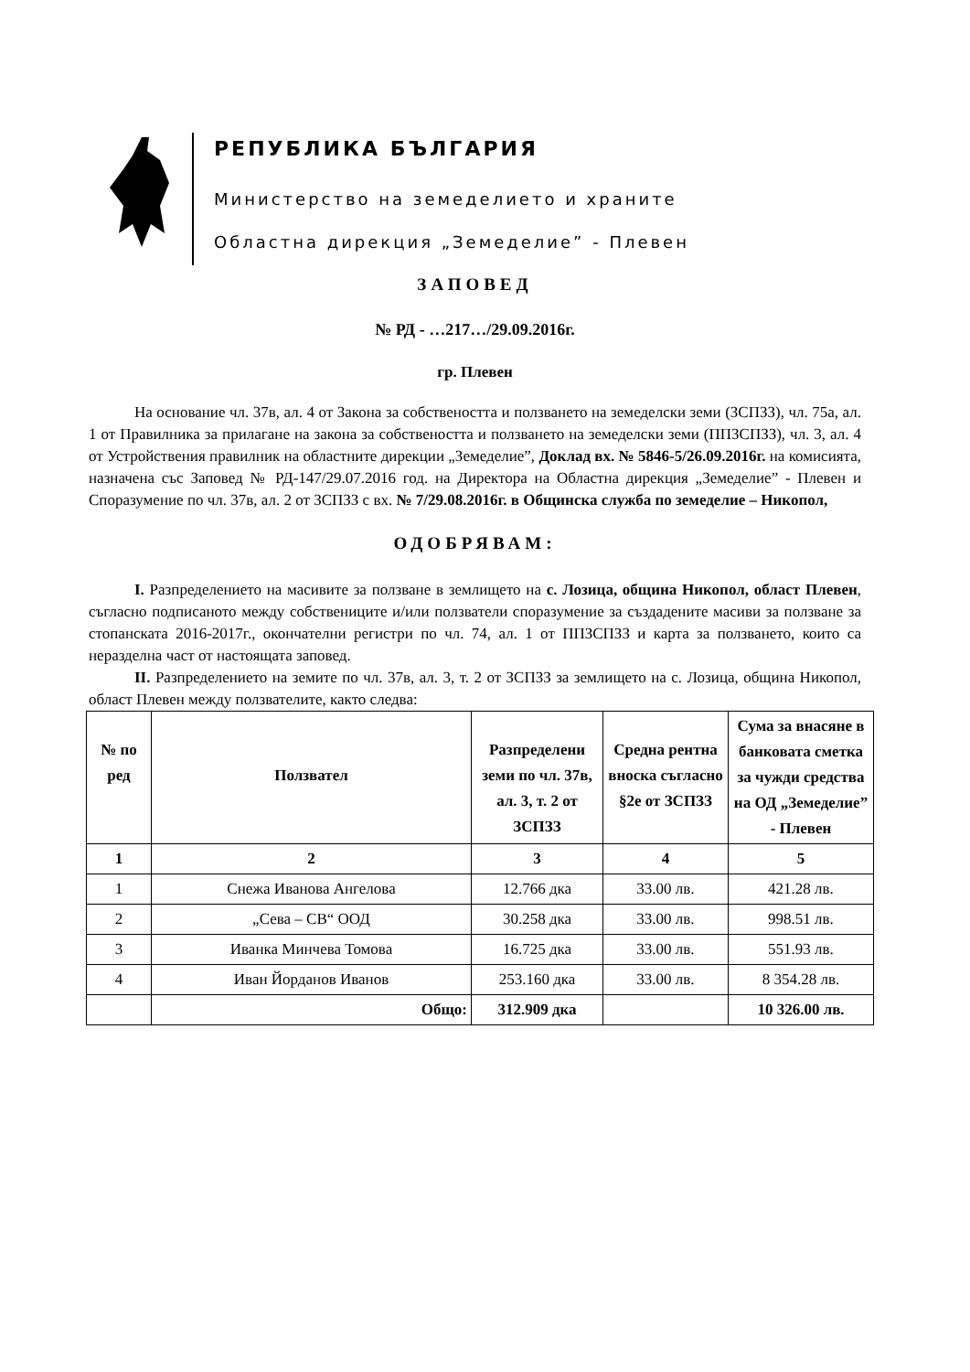РЕПУБЛИКА БЪЛГАРИЯ
Министерство на земеделието и храните
Областна дирекция „Земеделие” - Плевен
ЗАПОВЕД
№ РД - …217…/29.09.2016г.
гр. Плевен
На основание чл. 37в, ал. 4 от Закона за собствеността и ползването на земеделски земи (ЗСПЗЗ), чл. 75а, ал. 1 от Правилника за прилагане на закона за собствеността и ползването на земеделски земи (ППЗСПЗЗ), чл. 3, ал. 4 от Устройствения правилник на областните дирекции „Земеделие”, Доклад вх. № 5846-5/26.09.2016г. на комисията, назначена със Заповед № РД-147/29.07.2016 год. на Директора на Областна дирекция „Земеделие” - Плевен и Споразумение по чл. 37в, ал. 2 от ЗСПЗЗ с вх. № 7/29.08.2016г. в Общинска служба по земеделие – Никопол,
ОДОБРЯВАМ:
I. Разпределението на масивите за ползване в землището на с. Лозица, община Никопол, област Плевен, съгласно подписаното между собствениците и/или ползватели споразумение за създадените масиви за ползване за стопанската 2016-2017г., окончателни регистри по чл. 74, ал. 1 от ППЗСПЗЗ и карта за ползването, които са неразделна част от настоящата заповед.
II. Разпределението на земите по чл. 37в, ал. 3, т. 2 от ЗСПЗЗ за землището на с. Лозица, община Никопол, област Плевен между ползвателите, както следва:
| № по ред | Ползвател | Разпределени земи по чл. 37в, ал. 3, т. 2 от ЗСПЗЗ | Средна рентна вноска съгласно §2е от ЗСПЗЗ | Сума за внасяне в банковата сметка за чужди средства на ОД „Земеделие” - Плевен |
| --- | --- | --- | --- | --- |
| 1 | 2 | 3 | 4 | 5 |
| 1 | Снежа Иванова Ангелова | 12.766 дка | 33.00 лв. | 421.28 лв. |
| 2 | „Сева – СВ“ ООД | 30.258 дка | 33.00 лв. | 998.51 лв. |
| 3 | Иванка Минчева Томова | 16.725 дка | 33.00 лв. | 551.93 лв. |
| 4 | Иван Йорданов Иванов | 253.160 дка | 33.00 лв. | 8 354.28 лв. |
| | Общо: | 312.909 дка | | 10 326.00 лв. |